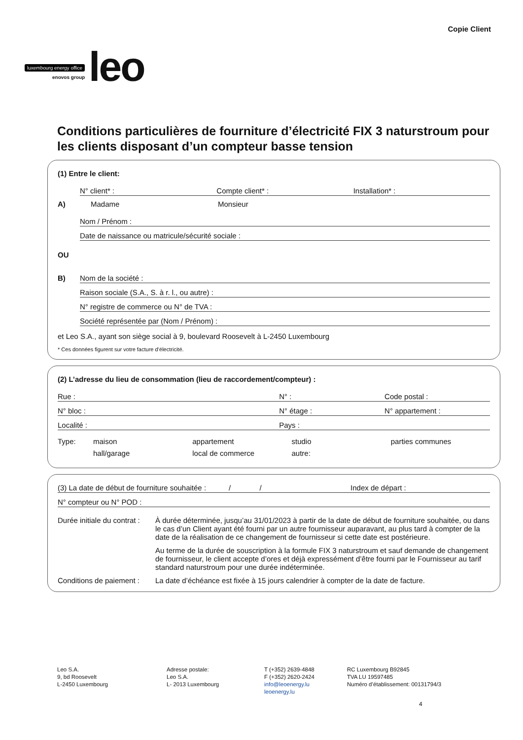luxembourg energy office
enovos group
leo
Copie Client
Conditions particulières de fourniture d’électricité FIX 3 naturstroum pour les clients disposant d’un compteur basse tension
(1) Entre le client:
N° client* : Compte client* : Installation* :
A) Madame Monsieur
Nom / Prénom :
Date de naissance ou matricule/sécurité sociale :
OU
B)
Nom de la société :
Raison sociale (S.A., S. à r. l., ou autre) :
N° registre de commerce ou N° de TVA :
Société représentée par (Nom / Prénom) :
et Leo S.A., ayant son siège social à 9, boulevard Roosevelt à L-2450 Luxembourg
* Ces données figurent sur votre facture d’électricité.
(2) L’adresse du lieu de consommation (lieu de raccordement/compteur) :
Rue : N° : Code postal :
N° bloc : N° étage : N° appartement :
Localité : Pays :
Type: maison appartement studio parties communes
hall/garage local de commerce autre:
(3) La date de début de fourniture souhaitée : / / Index de départ :
N° compteur ou N° POD :
Durée initiale du contrat :
À durée déterminée, jusqu’au 31/01/2023 à partir de la date de début de fourniture souhaitée, ou dans le cas d’un Client ayant été fourni par un autre fournisseur auparavant, au plus tard à compter de la date de la réalisation de ce changement de fournisseur si cette date est postérieure.
Au terme de la durée de souscription à la formule FIX 3 naturstroum et sauf demande de changement de fournisseur, le client accepte d’ores et déjà expressément d’être fourni par le Fournisseur au tarif standard naturstroum pour une durée indéterminée.
Conditions de paiement : La date d’échéance est fixée à 15 jours calendrier à compter de la date de facture.
Leo S.A.
9, bd Roosevelt
L-2450 Luxembourg
Adresse postale:
Leo S.A.
L- 2013 Luxembourg
T (+352) 2639-4848
F (+352) 2620-2424
info@leoenergy.lu
leoenergy.lu
RC Luxembourg B92845
TVA LU 19597485
Numéro d’établissement: 00131794/3
4